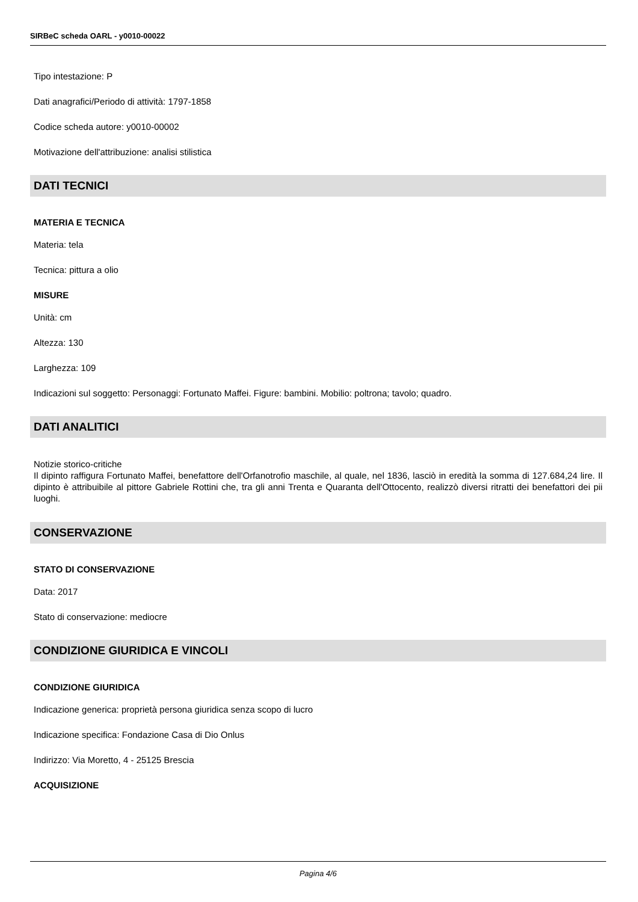SIRBeC scheda OARL - y0010-00022
Tipo intestazione: P
Dati anagrafici/Periodo di attività: 1797-1858
Codice scheda autore: y0010-00002
Motivazione dell'attribuzione: analisi stilistica
DATI TECNICI
MATERIA E TECNICA
Materia: tela
Tecnica: pittura a olio
MISURE
Unità: cm
Altezza: 130
Larghezza: 109
Indicazioni sul soggetto: Personaggi: Fortunato Maffei. Figure: bambini. Mobilio: poltrona; tavolo; quadro.
DATI ANALITICI
Notizie storico-critiche
Il dipinto raffigura Fortunato Maffei, benefattore dell'Orfanotrofio maschile, al quale, nel 1836, lasciò in eredità la somma di 127.684,24 lire. Il dipinto è attribuibile al pittore Gabriele Rottini che, tra gli anni Trenta e Quaranta dell'Ottocento, realizzò diversi ritratti dei benefattori dei pii luoghi.
CONSERVAZIONE
STATO DI CONSERVAZIONE
Data: 2017
Stato di conservazione: mediocre
CONDIZIONE GIURIDICA E VINCOLI
CONDIZIONE GIURIDICA
Indicazione generica: proprietà persona giuridica senza scopo di lucro
Indicazione specifica: Fondazione Casa di Dio Onlus
Indirizzo: Via Moretto, 4 - 25125 Brescia
ACQUISIZIONE
Pagina 4/6